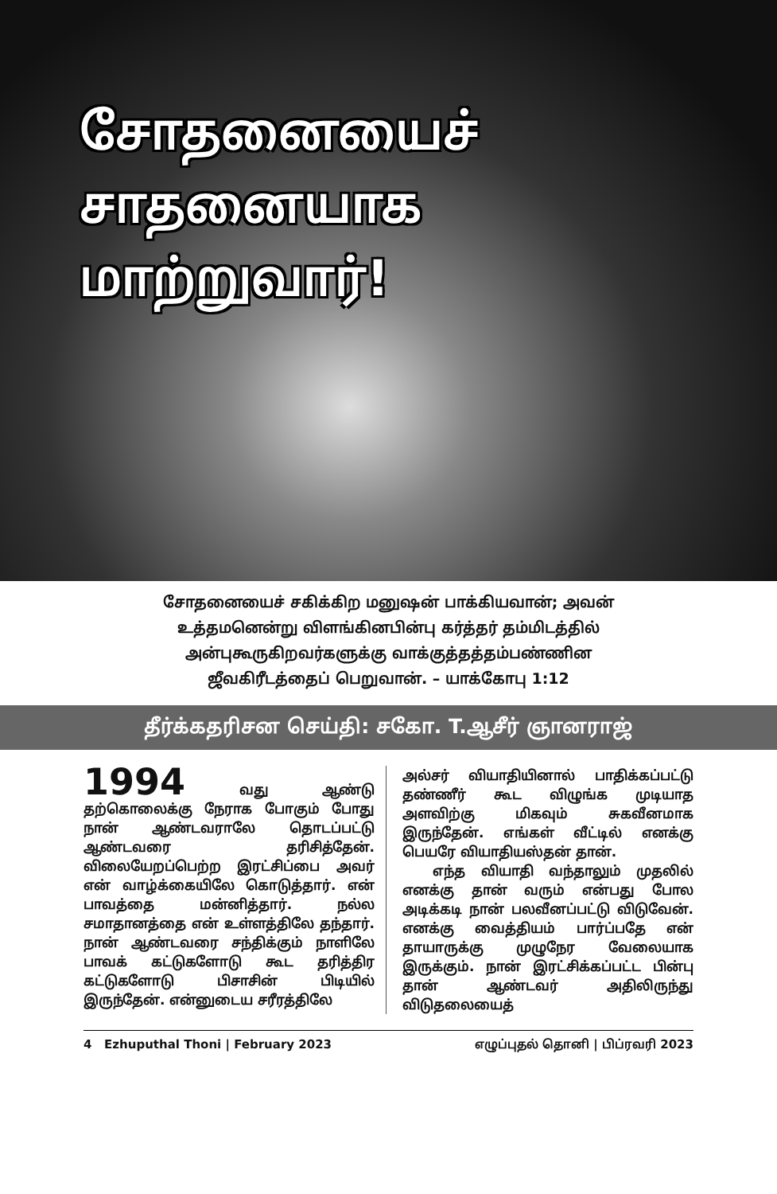சோதனையைச்
சாதனையாக
மாற்றுவார்!
சோதனையைச் சகிக்கிற மனுஷன் பாக்கியவான்; அவன்
உத்தமனென்று விளங்கினபின்பு கர்த்தர் தம்மிடத்தில்
அன்புகூருகிறவர்களுக்கு வாக்குத்தத்தம்பண்ணின
ஜீவகிரீடத்தைப் பெறுவான். – யாக்கோபு 1:12
தீர்க்கதரிசன செய்தி: சகோ. T.ஆசீர் ஞானராஜ்
1994 வது ஆண்டு தற்கொலைக்கு நேராக போகும் போது நான் ஆண்டவராலே தொடப்பட்டு ஆண்டவரை தரிசித்தேன். விலையேறப்பெற்ற இரட்சிப்பை அவர் என் வாழ்க்கையிலே கொடுத்தார். என் பாவத்தை மன்னித்தார். நல்ல சமாதானத்தை என் உள்ளத்திலே தந்தார். நான் ஆண்டவரை சந்திக்கும் நாளிலே பாவக் கட்டுகளோடு கூட தரித்திர கட்டுகளோடு பிசாசின் பிடியில் இருந்தேன். என்னுடைய சரீரத்திலே
அல்சர் வியாதியினால் பாதிக்கப்பட்டு தண்ணீர் கூட விழுங்க முடியாத அளவிற்கு மிகவும் சுகவீனமாக இருந்தேன். எங்கள் வீட்டில் எனக்கு பெயரே வியாதியஸ்தன் தான்.
எந்த வியாதி வந்தாலும் முதலில் எனக்கு தான் வரும் என்பது போல அடிக்கடி நான் பலவீனப்பட்டு விடுவேன். எனக்கு வைத்தியம் பார்ப்பதே என் தாயாருக்கு முழுநேர வேலையாக இருக்கும். நான் இரட்சிக்கப்பட்ட பின்பு தான் ஆண்டவர் அதிலிருந்து விடுதலையைத்
4 Ezhuputhal Thoni | February 2023 எழுப்புதல் தொனி | பிப்ரவரி 2023